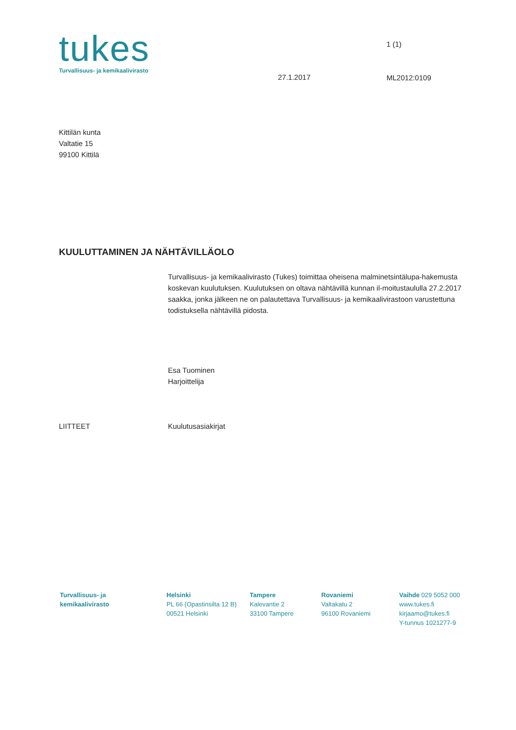tukes
Turvallisuus- ja kemikaalivirasto
27.1.2017
1 (1)
ML2012:0109
Kittilän kunta
Valtatie 15
99100 Kittilä
KUULUTTAMINEN JA NÄHTÄVILLÄOLO
Turvallisuus- ja kemikaalivirasto (Tukes) toimittaa oheisena malminetsintälupa-hakemusta koskevan kuulutuksen. Kuulutuksen on oltava nähtävillä kunnan il-moitustaululla 27.2.2017 saakka, jonka jälkeen ne on palautettava Turvallisuus- ja kemikaalivirastoon varustettuna todistuksella nähtävillä pidosta.
Esa Tuominen
Harjoittelija
LIITTEET Kuulutusasiakirjat
Turvallisuus- ja
kemikaalivirasto
Helsinki
PL 66 (Opastinsilta 12 B)
00521 Helsinki
Tampere
Kalevantie 2
33100 Tampere
Rovaniemi
Valtakatu 2
96100 Rovaniemi
Vaihde 029 5052 000
www.tukes.fi
kirjaamo@tukes.fi
Y-tunnus 1021277-9